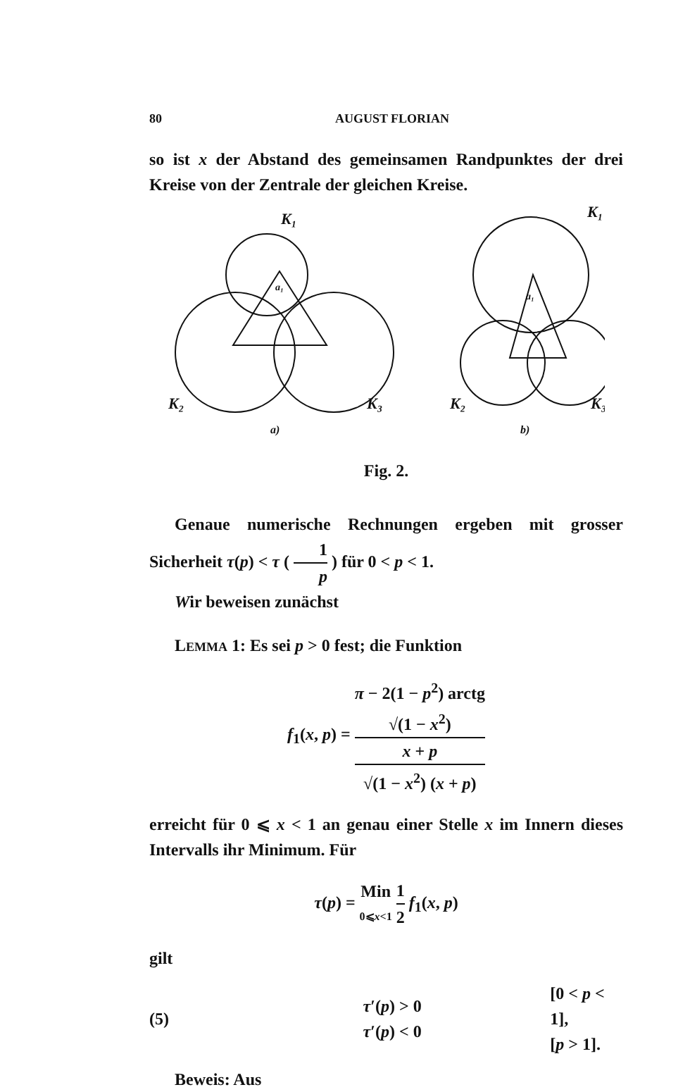80 AUGUST FLORIAN
so ist x der Abstand des gemeinsamen Randpunktes der drei Kreise von der Zentrale der gleichen Kreise.
K₁
K₂
K₃
K₁
K₂
K₃
a)
b)
a₁
a₁
Fig. 2.
Genaue numerische Rechnungen ergeben mit grosser Sicherheit τ(p) < τ ( 1 p ) für 0 < p < 1.
Wir beweisen zunächst
LEMMA 1: Es sei p > 0 fest; die Funktion
f<sub>1</sub>(x, p) = π − 2(1 − p<sup>2</sup>) arctg
√(1 − x<sup>2</sup>)
x + p √(1 − x<sup>2</sup>) (x + p)
erreicht für 0 ⩽ x < 1 an genau einer Stelle x im Innern dieses Intervalls ihr Minimum. Für
τ(p) = Min 0⩽x<1 1 2 f<sub>1</sub>(x, p)
gilt
(5)
τ′(p) > 0
τ′(p) < 0
[0 < p < 1],
[p > 1].
Beweis: Aus